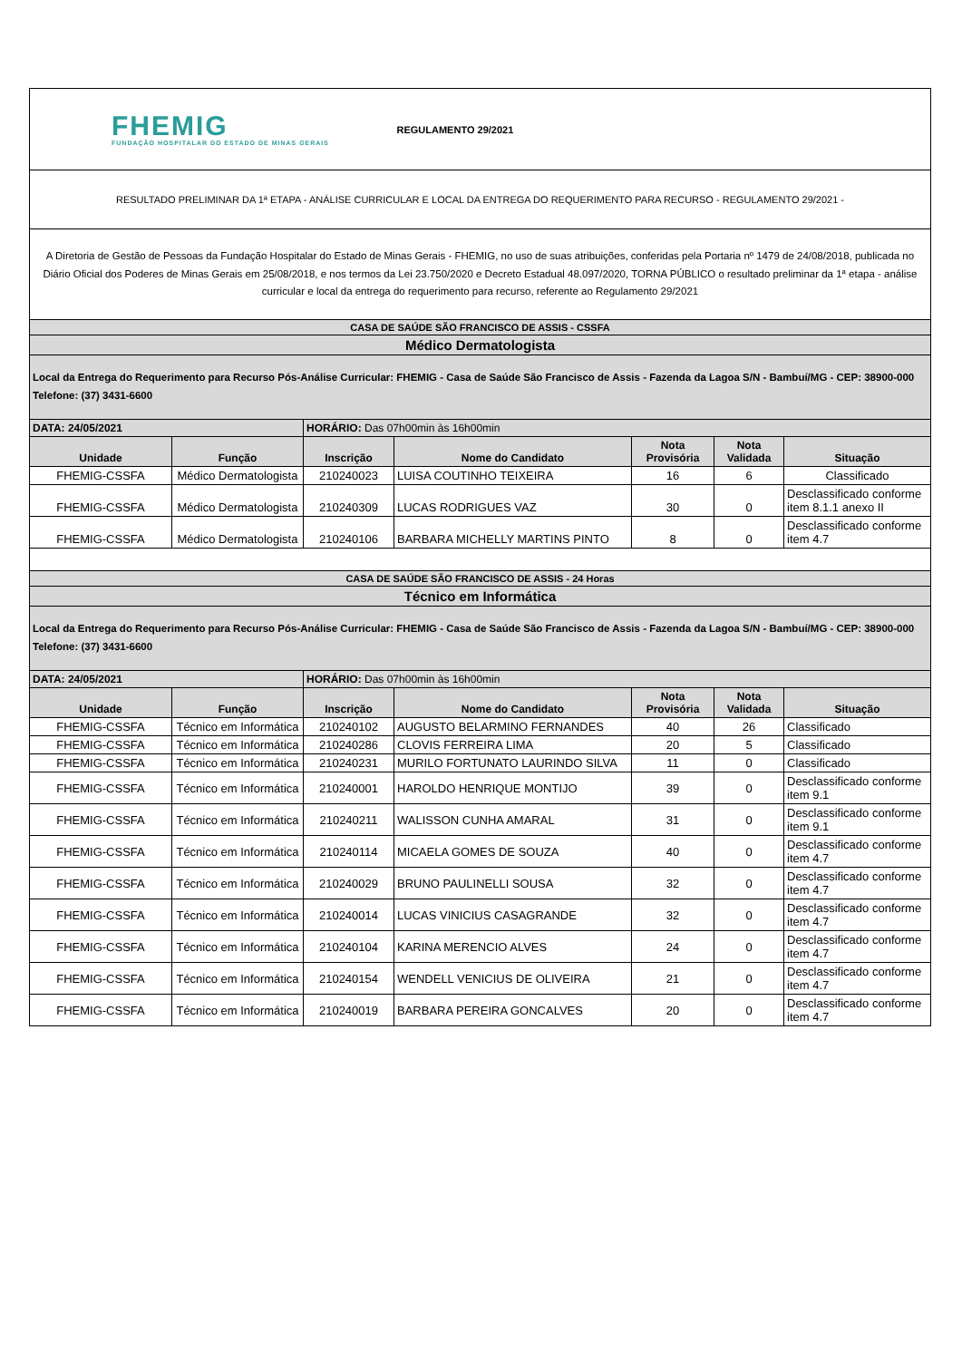| FHEMIG FUNDAÇÃO HOSPITALAR DO ESTADO DE MINAS GERAIS | | | REGULAMENTO 29/2021 | | | |
| RESULTADO PRELIMINAR DA 1ª ETAPA - ANÁLISE CURRICULAR E LOCAL DA ENTREGA DO REQUERIMENTO PARA RECURSO - REGULAMENTO 29/2021 - | | | | | | |
| A Diretoria de Gestão de Pessoas da Fundação Hospitalar do Estado de Minas Gerais - FHEMIG, no uso de suas atribuições, conferidas pela Portaria nº 1479 de 24/08/2018, publicada no Diário Oficial dos Poderes de Minas Gerais em 25/08/2018, e nos termos da Lei 23.750/2020 e Decreto Estadual 48.097/2020, TORNA PÚBLICO o resultado preliminar da 1ª etapa - análise curricular e local da entrega do requerimento para recurso, referente ao Regulamento 29/2021 | | | | | | |
| CASA DE SAÚDE SÃO FRANCISCO DE ASSIS - CSSFA | | | | | | |
| Médico Dermatologista | | | | | | |
| Local da Entrega do Requerimento para Recurso Pós-Análise Curricular: FHEMIG - Casa de Saúde São Francisco de Assis - Fazenda da Lagoa S/N - Bambuí/MG - CEP: 38900-000 Telefone: (37) 3431-6600 | | | | | | |
| DATA: 24/05/2021 | | HORÁRIO: Das 07h00min às 16h00min | | | | |
| Unidade | Função | Inscrição | Nome do Candidato | Nota Provisória | Nota Validada | Situação |
| FHEMIG-CSSFA | Médico Dermatologista | 210240023 | LUISA COUTINHO TEIXEIRA | 16 | 6 | Classificado |
| FHEMIG-CSSFA | Médico Dermatologista | 210240309 | LUCAS RODRIGUES VAZ | 30 | 0 | Desclassificado conforme item 8.1.1 anexo II |
| FHEMIG-CSSFA | Médico Dermatologista | 210240106 | BARBARA MICHELLY MARTINS PINTO | 8 | 0 | Desclassificado conforme item 4.7 |
| CASA DE SAÚDE SÃO FRANCISCO DE ASSIS - 24 Horas | | | | | | |
| Técnico em Informática | | | | | | |
| Local da Entrega do Requerimento para Recurso Pós-Análise Curricular: FHEMIG - Casa de Saúde São Francisco de Assis - Fazenda da Lagoa S/N - Bambuí/MG - CEP: 38900-000 Telefone: (37) 3431-6600 | | | | | | |
| DATA: 24/05/2021 | | HORÁRIO: Das 07h00min às 16h00min | | | | |
| Unidade | Função | Inscrição | Nome do Candidato | Nota Provisória | Nota Validada | Situação |
| FHEMIG-CSSFA | Técnico em Informática | 210240102 | AUGUSTO BELARMINO FERNANDES | 40 | 26 | Classificado |
| FHEMIG-CSSFA | Técnico em Informática | 210240286 | CLOVIS FERREIRA LIMA | 20 | 5 | Classificado |
| FHEMIG-CSSFA | Técnico em Informática | 210240231 | MURILO FORTUNATO LAURINDO SILVA | 11 | 0 | Classificado |
| FHEMIG-CSSFA | Técnico em Informática | 210240001 | HAROLDO HENRIQUE MONTIJO | 39 | 0 | Desclassificado conforme item 9.1 |
| FHEMIG-CSSFA | Técnico em Informática | 210240211 | WALISSON CUNHA AMARAL | 31 | 0 | Desclassificado conforme item 9.1 |
| FHEMIG-CSSFA | Técnico em Informática | 210240114 | MICAELA GOMES DE SOUZA | 40 | 0 | Desclassificado conforme item 4.7 |
| FHEMIG-CSSFA | Técnico em Informática | 210240029 | BRUNO PAULINELLI SOUSA | 32 | 0 | Desclassificado conforme item 4.7 |
| FHEMIG-CSSFA | Técnico em Informática | 210240014 | LUCAS VINICIUS CASAGRANDE | 32 | 0 | Desclassificado conforme item 4.7 |
| FHEMIG-CSSFA | Técnico em Informática | 210240104 | KARINA MERENCIO ALVES | 24 | 0 | Desclassificado conforme item 4.7 |
| FHEMIG-CSSFA | Técnico em Informática | 210240154 | WENDELL VENICIUS DE OLIVEIRA | 21 | 0 | Desclassificado conforme item 4.7 |
| FHEMIG-CSSFA | Técnico em Informática | 210240019 | BARBARA PEREIRA GONCALVES | 20 | 0 | Desclassificado conforme item 4.7 |